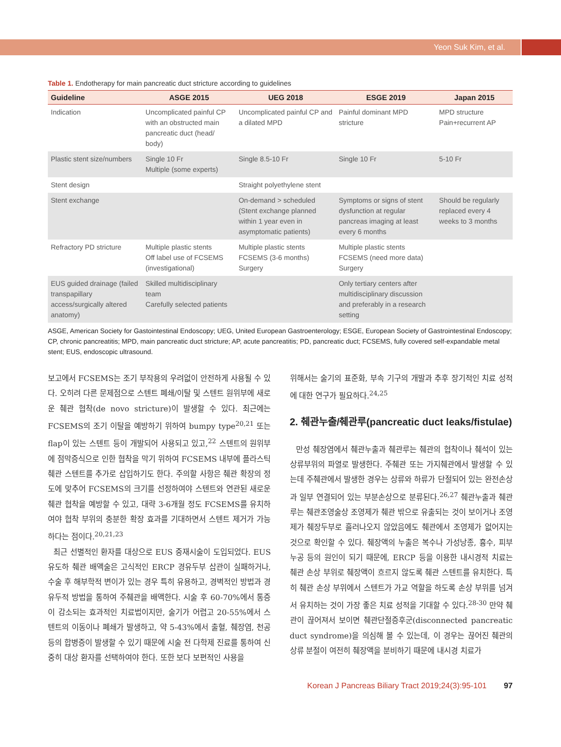Yeon Suk Kim, et al.
Table 1. Endotherapy for main pancreatic duct stricture according to guidelines
| Guideline | ASGE 2015 | UEG 2018 | ESGE 2019 | Japan 2015 |
| --- | --- | --- | --- | --- |
| Indication | Uncomplicated painful CP with an obstructed main pancreatic duct (head/ body) | Uncomplicated painful CP and a dilated MPD | Painful dominant MPD stricture | MPD structure Pain+recurrent AP |
| Plastic stent size/numbers | Single 10 Fr Multiple (some experts) | Single 8.5-10 Fr | Single 10 Fr | 5-10 Fr |
| Stent design | | Straight polyethylene stent | | |
| Stent exchange | | On-demand > scheduled (Stent exchange planned within 1 year even in asymptomatic patients) | Symptoms or signs of stent dysfunction at regular pancreas imaging at least every 6 months | Should be regularly replaced every 4 weeks to 3 months |
| Refractory PD stricture | Multiple plastic stents Off label use of FCSEMS (investigational) | Multiple plastic stents FCSEMS (3-6 months) Surgery | Multiple plastic stents FCSEMS (need more data) Surgery | |
| EUS guided drainage (failed transpapillary access/surgically altered anatomy) | Skilled multidisciplinary team Carefully selected patients | | Only tertiary centers after multidisciplinary discussion and preferably in a research setting | |
ASGE, American Society for Gastointestinal Endoscopy; UEG, United European Gastroenterology; ESGE, European Society of Gastrointestinal Endoscopy; CP, chronic pancreatitis; MPD, main pancreatic duct stricture; AP, acute pancreatitis; PD, pancreatic duct; FCSEMS, fully covered self-expandable metal stent; EUS, endoscopic ultrasound.
보고에서 FCSEMS는 조기 부작용의 우려없이 안전하게 사용될 수 있다. 오히려 다른 문제점으로 스텐트 폐쇄/이탈 및 스텐트 원위부에 새로운 췌관 협착(de novo stricture)이 발생할 수 있다. 최근에는 FCSEMS의 조기 이탈을 예방하기 위하여 bumpy type<sup>20,21</sup> 또는 flap이 있는 스텐트 등이 개발되어 사용되고 있고,<sup>22</sup> 스텐트의 원위부에 점막증식으로 인한 협착을 막기 위하여 FCSEMS 내부에 플라스틱 췌관 스텐트를 추가로 삽입하기도 한다. 주의할 사항은 췌관 확장의 정도에 맞추어 FCSEMS의 크기를 선정하여야 스텐트와 연관된 새로운 췌관 협착을 예방할 수 있고, 대략 3-6개월 정도 FCSEMS를 유치하여야 협착 부위의 충분한 확장 효과를 기대하면서 스텐트 제거가 가능하다는 점이다.<sup>20,21,23</sup>
최근 선별적인 환자를 대상으로 EUS 중재시술이 도입되었다. EUS 유도하 췌관 배액술은 고식적인 ERCP 경유두부 삽관이 실패하거나, 수술 후 해부학적 변이가 있는 경우 특히 유용하고, 경벽적인 방법과 경유두적 방법을 통하여 주췌관을 배액한다. 시술 후 60-70%에서 통증이 감소되는 효과적인 치료법이지만, 술기가 어렵고 20-55%에서 스텐트의 이동이나 폐쇄가 발생하고, 약 5-43%에서 출혈, 췌장염, 천공 등의 합병증이 발생할 수 있기 때문에 시술 전 다학제 진료를 통하여 신중히 대상 환자를 선택하여야 한다. 또한 보다 보편적인 사용을
위해서는 술기의 표준화, 부속 기구의 개발과 추후 장기적인 치료 성적에 대한 연구가 필요하다.<sup>24,25</sup>
2. 췌관누출/췌관루(pancreatic duct leaks/fistulae)
만성 췌장염에서 췌관누출과 췌관루는 췌관의 협착이나 췌석이 있는 상류부위의 파열로 발생한다. 주췌관 또는 가지췌관에서 발생할 수 있는데 주췌관에서 발생한 경우는 상류와 하류가 단절되어 있는 완전손상과 일부 연결되어 있는 부분손상으로 분류된다.<sup>26,27</sup> 췌관누출과 췌관루는 췌관조영술상 조영제가 췌관 밖으로 유출되는 것이 보이거나 조영제가 췌장두부로 흘러나오지 않았음에도 췌관에서 조영제가 없어지는 것으로 확인할 수 있다. 췌장액의 누출은 복수나 가성낭종, 흉수, 피부누공 등의 원인이 되기 때문에, ERCP 등을 이용한 내시경적 치료는 췌관 손상 부위로 췌장액이 흐르지 않도록 췌관 스텐트를 유치한다. 특히 췌관 손상 부위에서 스텐트가 가교 역할을 하도록 손상 부위를 넘겨서 유치하는 것이 가장 좋은 치료 성적을 기대할 수 있다.<sup>28-30</sup> 만약 췌관이 끊어져서 보이면 췌관단절증후군(disconnected pancreatic duct syndrome)을 의심해 볼 수 있는데, 이 경우는 끊어진 췌관의 상류 분절이 여전히 췌장액을 분비하기 때문에 내시경 치료가
Korean J Pancreas Biliary Tract 2019;24(3):95-101 97